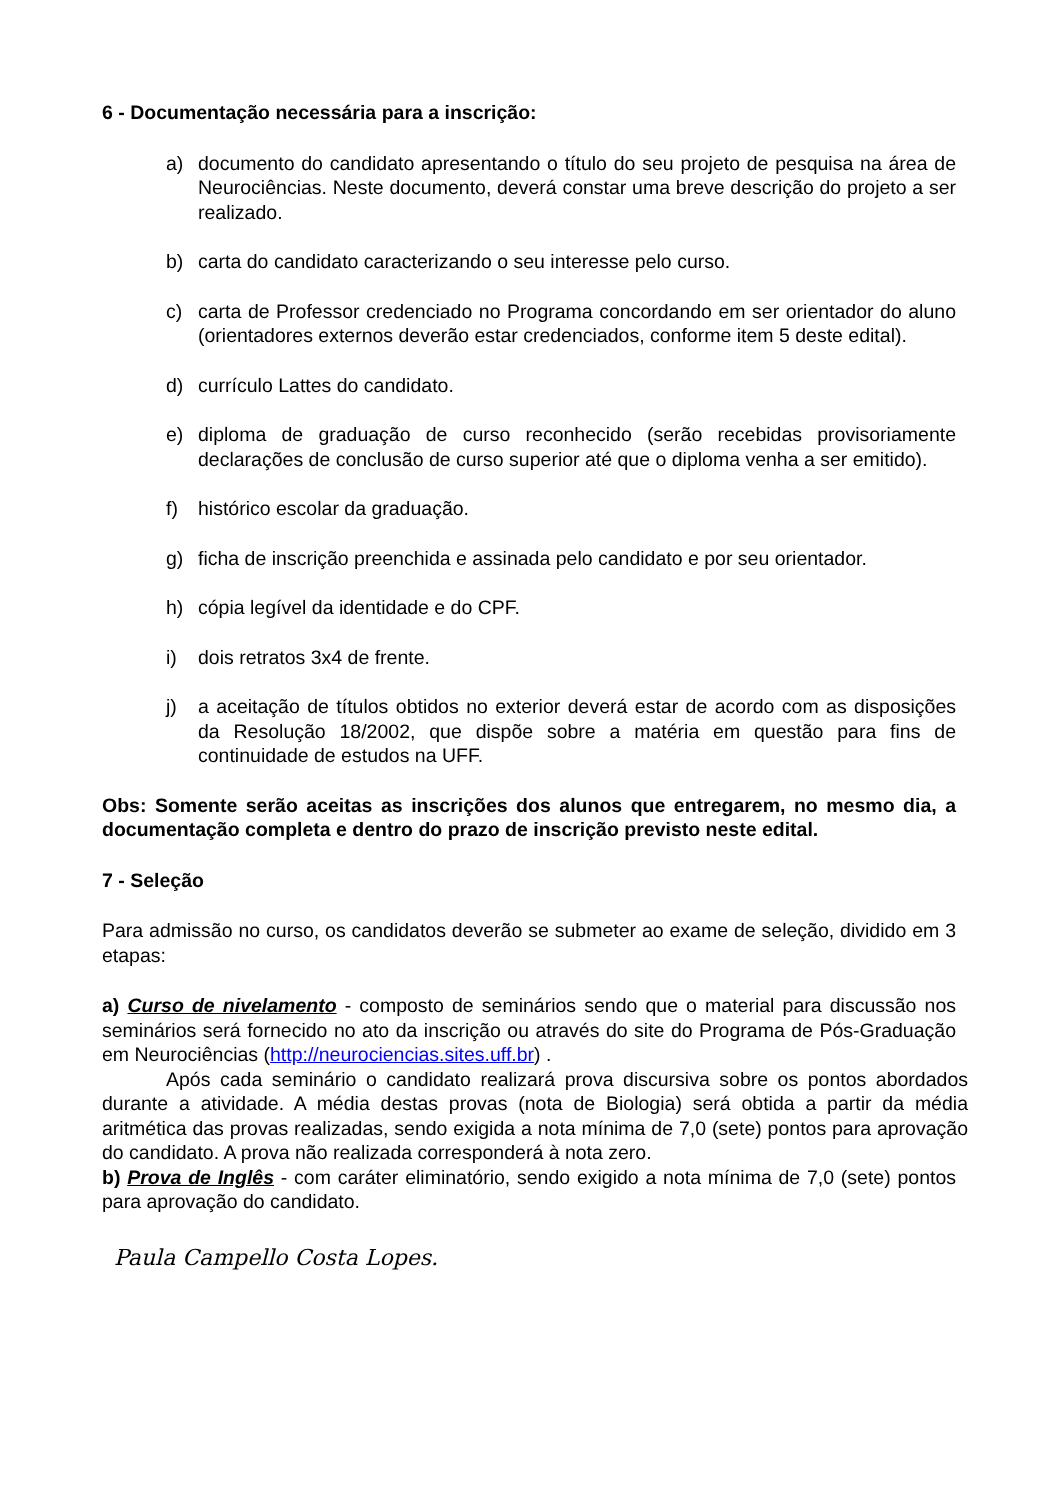6 - Documentação necessária para a inscrição:
a) documento do candidato apresentando o título do seu projeto de pesquisa na área de Neurociências. Neste documento, deverá constar uma breve descrição do projeto a ser realizado.
b) carta do candidato caracterizando o seu interesse pelo curso.
c) carta de Professor credenciado no Programa concordando em ser orientador do aluno (orientadores externos deverão estar credenciados, conforme item 5 deste edital).
d) currículo Lattes do candidato.
e) diploma de graduação de curso reconhecido (serão recebidas provisoriamente declarações de conclusão de curso superior até que o diploma venha a ser emitido).
f) histórico escolar da graduação.
g) ficha de inscrição preenchida e assinada pelo candidato e por seu orientador.
h) cópia legível da identidade e do CPF.
i) dois retratos 3x4 de frente.
j) a aceitação de títulos obtidos no exterior deverá estar de acordo com as disposições da Resolução 18/2002, que dispõe sobre a matéria em questão para fins de continuidade de estudos na UFF.
Obs: Somente serão aceitas as inscrições dos alunos que entregarem, no mesmo dia, a documentação completa e dentro do prazo de inscrição previsto neste edital.
7 - Seleção
Para admissão no curso, os candidatos deverão se submeter ao exame de seleção, dividido em 3 etapas:
a) Curso de nivelamento - composto de seminários sendo que o material para discussão nos seminários será fornecido no ato da inscrição ou através do site do Programa de Pós-Graduação em Neurociências (http://neurociencias.sites.uff.br) .
Após cada seminário o candidato realizará prova discursiva sobre os pontos abordados durante a atividade. A média destas provas (nota de Biologia) será obtida a partir da média aritmética das provas realizadas, sendo exigida a nota mínima de 7,0 (sete) pontos para aprovação do candidato. A prova não realizada corresponderá à nota zero.
b) Prova de Inglês - com caráter eliminatório, sendo exigido a nota mínima de 7,0 (sete) pontos para aprovação do candidato.
Paula Campello Costa Lopes.